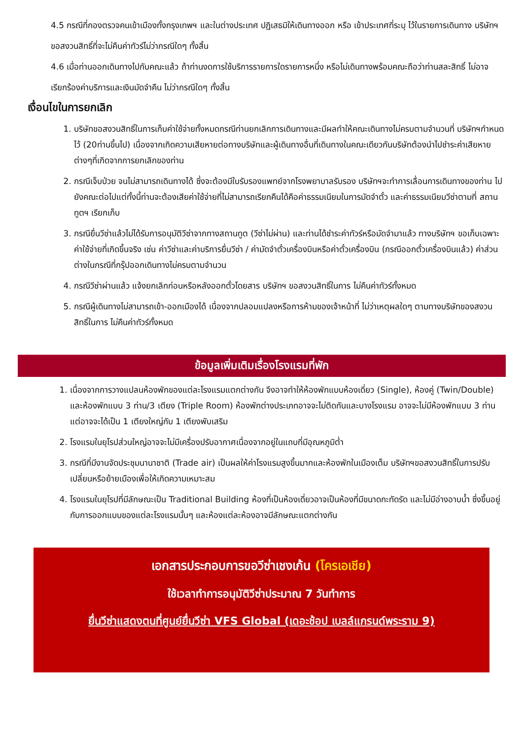4.5 กรณีที่กองตรวจคนเข้าเมืองทั้งกรุงเทพฯ และในต่างประเทศ ปฏิเสธมิให้เดินทางออก หรือ เข้าประเทศที่ระบุ ไว้ในรายการเดินทาง บริษัทฯ ขอสงวนสิทธิ์ที่จะไม่คืนค่าทัวร์ไม่ว่ากรณีใดๆ ทั้งสิ้น
4.6 เมื่อท่านออกเดินทางไปกับคณะแล้ว ถ้าท่านงดการใช้บริการรายการใดรายการหนึ่ง หรือไม่เดินทางพร้อมคณะถือว่าท่านสละสิทธิ์ ไม่อาจเรียกร้องค่าบริการและเงินมัดจำคืน ไม่ว่ากรณีใดๆ ทั้งสิ้น
เงื่อนไขในการยกเลิก
1. บริษัทขอสงวนสิทธิ์ในการเก็บค่าใช้จ่ายทั้งหมดกรณีท่านยกเลิกการเดินทางและมีผลทำให้คณะเดินทางไม่ครบตามจำนวนที่ บริษัทฯกำหนดไว้ (20ท่านขึ้นไป) เนื่องจากเกิดความเสียหายต่อทางบริษัทและผู้เดินทางอื่นที่เดินทางในคณะเดียวกันบริษัทต้องนำไปชำระค่าเสียหายต่างๆที่เกิดจากการยกเลิกของท่าน
2. กรณีเจ็บป่วย จนไม่สามารถเดินทางได้ ซึ่งจะต้องมีใบรับรองแพทย์จากโรงพยาบาลรับรอง บริษัทฯจะทำการเลื่อนการเดินทางของท่าน ไปยังคณะต่อไปแต่ทั้งนี้ท่านจะต้องเสียค่าใช้จ่ายที่ไม่สามารถเรียกคืนได้คือค่าธรรมเนียมในการมัดจำตั๋ว และค่าธรรมเนียมวีซ่าตามที่ สถานทูตฯ เรียกเก็บ
3. กรณียื่นวีซ่าแล้วไม่ได้รับการอนุมัติวีซ่าจากทางสถานทูต (วีซ่าไม่ผ่าน) และท่านได้ชำระค่าทัวร์หรือมัดจำมาแล้ว ทางบริษัทฯ ขอเก็บเฉพาะค่าใช้จ่ายที่เกิดขึ้นจริง เช่น ค่าวีซ่าและค่าบริการยื่นวีซ่า / ค่ามัดจำตั๋วเครื่องบินหรือค่าตั๋วเครื่องบิน (กรณีออกตั๋วเครื่องบินแล้ว) ค่าส่วนต่างในกรณีที่กรุ๊ปออกเดินทางไม่ครบตามจำนวน
4. กรณีวีซ่าผ่านแล้ว แจ้งยกเลิกก่อนหรือหลังออกตั๋วโดยสาร บริษัทฯ ขอสงวนสิทธิ์ในการ ไม่คืนค่าทัวร์ทั้งหมด
5. กรณีผู้เดินทางไม่สามารถเข้า-ออกเมืองได้ เนื่องจากปลอมแปลงหรือการห้ามของเจ้าหน้าที่ ไม่ว่าเหตุผลใดๆ ตามทางบริษัทของสงวนสิทธิ์ในการ ไม่คืนค่าทัวร์ทั้งหมด
ข้อมูลเพิ่มเติมเรื่องโรงแรมที่พัก
1. เนื่องจากการวางแปลนห้องพักของแต่ละโรงแรมแตกต่างกัน จึงอาจทำให้ห้องพักแบบห้องเดี่ยว (Single), ห้องคู่ (Twin/Double) และห้องพักแบบ 3 ท่าน/3 เตียง (Triple Room) ห้องพักต่างประเภทอาจจะไม่ติดกันและบางโรงแรม อาจจะไม่มีห้องพักแบบ 3 ท่าน แต่อาจจะได้เป็น 1 เตียงใหญ่กับ 1 เตียงพับเสริม
2. โรงแรมในยุโรปส่วนใหญ่อาจจะไม่มีเครื่องปรับอากาศเนื่องจากอยู่ในแถบที่มีอุณหภูมิต่ำ
3. กรณีที่มีงานจัดประชุมนานาชาติ (Trade air) เป็นผลให้ค่าโรงแรมสูงขึ้นมากและห้องพักในเมืองเต็ม บริษัทฯขอสงวนสิทธิ์ในการปรับเปลี่ยนหรือย้ายเมืองเพื่อให้เกิดความเหมาะสม
4. โรงแรมในยุโรปที่มีลักษณะเป็น Traditional Building ห้องที่เป็นห้องเดี่ยวอาจเป็นห้องที่มีขนาดกะทัดรัด และไม่มีอ่างอาบน้ำ ซึ่งขึ้นอยู่กับการออกแบบของแต่ละโรงแรมนั้นๆ และห้องแต่ละห้องอาจมีลักษณะแตกต่างกัน
เอกสารประกอบการขอวีซ่าเชงเก้น (โครเอเชีย)
ใช้เวลาทำการอนุมัติวีซ่าประมาณ 7 วันทำการ
ยื่นวีซ่าแสดงตนที่ศูนย์ยื่นวีซ่า VFS Global (เดอะช้อป เบลล์แกรนด์พระราม 9)